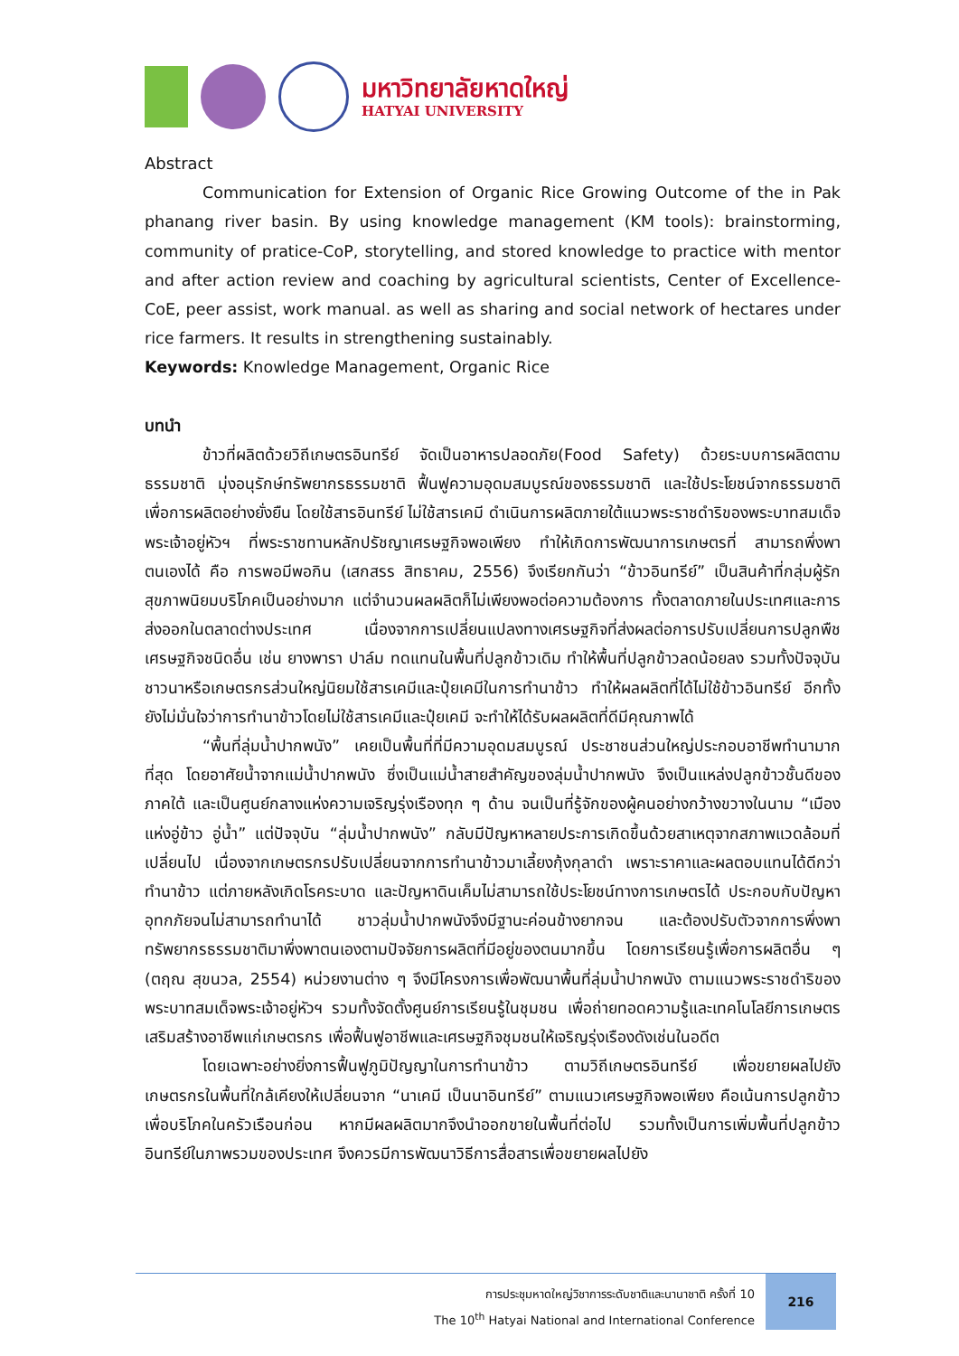มหาวิทยาลัยหาดใหญ่
HATYAI UNIVERSITY
Abstract
Communication for Extension of Organic Rice Growing Outcome of the in Pak phanang river basin. By using knowledge management (KM tools): brainstorming, community of pratice-CoP, storytelling, and stored knowledge to practice with mentor and after action review and coaching by agricultural scientists, Center of Excellence-CoE, peer assist, work manual. as well as sharing and social network of hectares under rice farmers. It results in strengthening sustainably.
Keywords: Knowledge Management, Organic Rice
บทนำ
ข้าวที่ผลิตด้วยวิถีเกษตรอินทรีย์ จัดเป็นอาหารปลอดภัย(Food Safety) ด้วยระบบการผลิตตามธรรมชาติ มุ่งอนุรักษ์ทรัพยากรธรรมชาติ ฟื้นฟูความอุดมสมบูรณ์ของธรรมชาติ และใช้ประโยชน์จากธรรมชาติเพื่อการผลิตอย่างยั่งยืน โดยใช้สารอินทรีย์ ไม่ใช้สารเคมี ดำเนินการผลิตภายใต้แนวพระราชดำริของพระบาทสมเด็จพระเจ้าอยู่หัวฯ ที่พระราชทานหลักปรัชญาเศรษฐกิจพอเพียง ทำให้เกิดการพัฒนาการเกษตรที่ สามารถพึ่งพาตนเองได้ คือ การพอมีพอกิน (เสกสรร สิทธาคม, 2556) จึงเรียกกันว่า “ข้าวอินทรีย์” เป็นสินค้าที่กลุ่มผู้รักสุขภาพนิยมบริโภคเป็นอย่างมาก แต่จำนวนผลผลิตก็ไม่เพียงพอต่อความต้องการ ทั้งตลาดภายในประเทศและการส่งออกในตลาดต่างประเทศ เนื่องจากการเปลี่ยนแปลงทางเศรษฐกิจที่ส่งผลต่อการปรับเปลี่ยนการปลูกพืชเศรษฐกิจชนิดอื่น เช่น ยางพารา ปาล์ม ทดแทนในพื้นที่ปลูกข้าวเดิม ทำให้พื้นที่ปลูกข้าวลดน้อยลง รวมทั้งปัจจุบันชาวนาหรือเกษตรกรส่วนใหญ่นิยมใช้สารเคมีและปุ๋ยเคมีในการทำนาข้าว ทำให้ผลผลิตที่ได้ไม่ใช้ข้าวอินทรีย์ อีกทั้งยังไม่มั่นใจว่าการทำนาข้าวโดยไม่ใช้สารเคมีและปุ๋ยเคมี จะทำให้ได้รับผลผลิตที่ดีมีคุณภาพได้
“พื้นที่ลุ่มน้ำปากพนัง” เคยเป็นพื้นที่ที่มีความอุดมสมบูรณ์ ประชาชนส่วนใหญ่ประกอบอาชีพทำนามากที่สุด โดยอาศัยน้ำจากแม่น้ำปากพนัง ซึ่งเป็นแม่น้ำสายสำคัญของลุ่มน้ำปากพนัง จึงเป็นแหล่งปลูกข้าวชั้นดีของภาคใต้ และเป็นศูนย์กลางแห่งความเจริญรุ่งเรืองทุก ๆ ด้าน จนเป็นที่รู้จักของผู้คนอย่างกว้างขวางในนาม “เมืองแห่งอู่ข้าว อู่น้ำ” แต่ปัจจุบัน “ลุ่มน้ำปากพนัง” กลับมีปัญหาหลายประการเกิดขึ้นด้วยสาเหตุจากสภาพแวดล้อมที่เปลี่ยนไป เนื่องจากเกษตรกรปรับเปลี่ยนจากการทำนาข้าวมาเลี้ยงกุ้งกุลาดำ เพราะราคาและผลตอบแทนได้ดีกว่าทำนาข้าว แต่ภายหลังเกิดโรคระบาด และปัญหาดินเค็มไม่สามารถใช้ประโยชน์ทางการเกษตรได้ ประกอบกับปัญหาอุทกภัยจนไม่สามารถทำนาได้ ชาวลุ่มน้ำปากพนังจึงมีฐานะค่อนข้างยากจน และต้องปรับตัวจากการพึ่งพาทรัพยากรธรรมชาติมาพึ่งพาตนเองตามปัจจัยการผลิตที่มีอยู่ของตนมากขึ้น โดยการเรียนรู้เพื่อการผลิตอื่น ๆ (ตฤณ สุขนวล, 2554) หน่วยงานต่าง ๆ จึงมีโครงการเพื่อพัฒนาพื้นที่ลุ่มน้ำปากพนัง ตามแนวพระราชดำริของพระบาทสมเด็จพระเจ้าอยู่หัวฯ รวมทั้งจัดตั้งศูนย์การเรียนรู้ในชุมชน เพื่อถ่ายทอดความรู้และเทคโนโลยีการเกษตรเสริมสร้างอาชีพแก่เกษตรกร เพื่อฟื้นฟูอาชีพและเศรษฐกิจชุมชนให้เจริญรุ่งเรืองดังเช่นในอดีต
โดยเฉพาะอย่างยิ่งการฟื้นฟูภูมิปัญญาในการทำนาข้าว ตามวิถีเกษตรอินทรีย์ เพื่อขยายผลไปยังเกษตรกรในพื้นที่ใกล้เคียงให้เปลี่ยนจาก “นาเคมี เป็นนาอินทรีย์” ตามแนวเศรษฐกิจพอเพียง คือเน้นการปลูกข้าวเพื่อบริโภคในครัวเรือนก่อน หากมีผลผลิตมากจึงนำออกขายในพื้นที่ต่อไป รวมทั้งเป็นการเพิ่มพื้นที่ปลูกข้าวอินทรีย์ในภาพรวมของประเทศ จึงควรมีการพัฒนาวิธีการสื่อสารเพื่อขยายผลไปยัง
การประชุมหาดใหญ่วิชาการระดับชาติและนานาชาติ ครั้งที่ 10
The 10<sup>th</sup> Hatyai National and International Conference
216